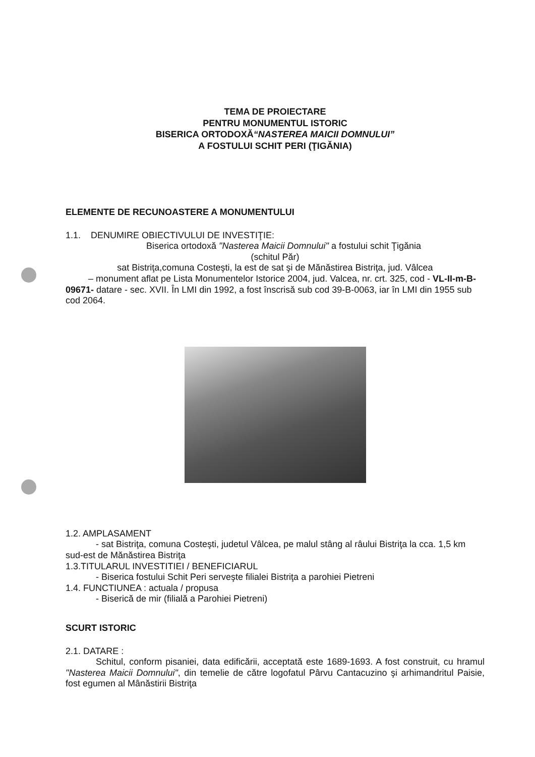TEMA DE PROIECTARE
PENTRU MONUMENTUL ISTORIC
BISERICA ORTODOXĂ“NASTEREA MAICII DOMNULUI”
A FOSTULUI SCHIT PERI (ŢIGĂNIA)
ELEMENTE DE RECUNOASTERE A MONUMENTULUI
1.1. DENUMIRE OBIECTIVULUI DE INVESTIŢIE:
Biserica ortodoxă "Nasterea Maicii Domnului" a fostului schit Ţigănia
(schitul Păr)
sat Bistriţa,comuna Costeşti, la est de sat şi de Mănăstirea Bistriţa, jud. Vâlcea
– monument aflat pe Lista Monumentelor Istorice 2004, jud. Valcea, nr. crt. 325, cod - VL-II-m-B-09671- datare - sec. XVII. În LMI din 1992, a fost înscrisă sub cod 39-B-0063, iar în LMI din 1955 sub cod 2064.
1.2. AMPLASAMENT
- sat Bistriţa, comuna Costeşti, judetul Vâlcea, pe malul stâng al râului Bistriţa la cca. 1,5 km sud-est de Mănăstirea Bistriţa
1.3.TITULARUL INVESTITIEI / BENEFICIARUL
- Biserica fostului Schit Peri serveşte filialei Bistriţa a parohiei Pietreni
1.4. FUNCTIUNEA : actuala / propusa
- Biserică de mir (filială a Parohiei Pietreni)
SCURT ISTORIC
2.1. DATARE :
Schitul, conform pisaniei, data edificării, acceptată este 1689-1693. A fost construit, cu hramul "Nasterea Maicii Domnului", din temelie de către logofatul Pârvu Cantacuzino şi arhimandritul Paisie, fost egumen al Mânăstirii Bistriţa